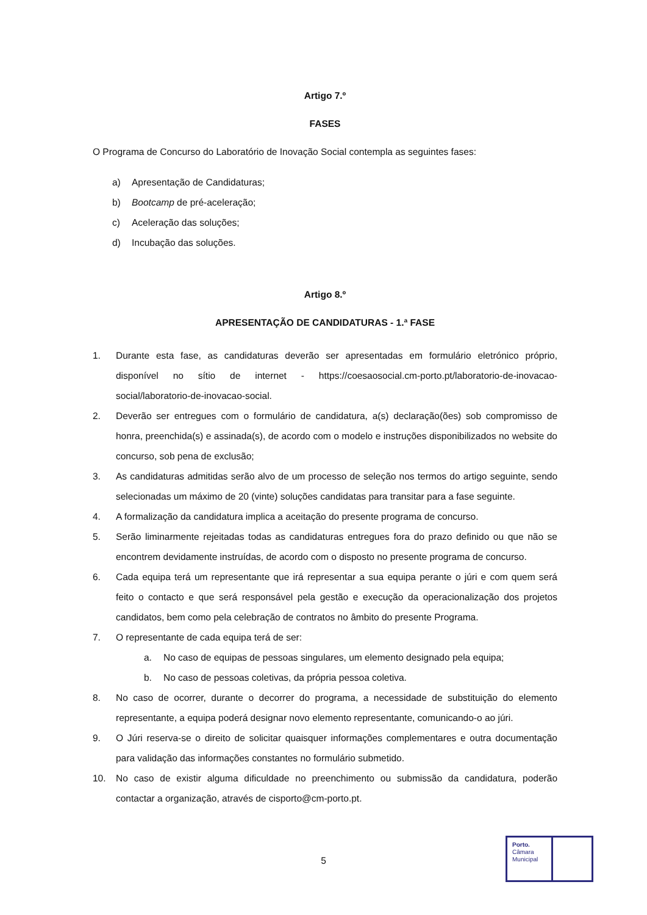Artigo 7.º
FASES
O Programa de Concurso do Laboratório de Inovação Social contempla as seguintes fases:
a) Apresentação de Candidaturas;
b) Bootcamp de pré-aceleração;
c) Aceleração das soluções;
d) Incubação das soluções.
Artigo 8.º
APRESENTAÇÃO DE CANDIDATURAS - 1.ª FASE
1. Durante esta fase, as candidaturas deverão ser apresentadas em formulário eletrónico próprio, disponível no sítio de internet - https://coesaosocial.cm-porto.pt/laboratorio-de-inovacao-social/laboratorio-de-inovacao-social.
2. Deverão ser entregues com o formulário de candidatura, a(s) declaração(ões) sob compromisso de honra, preenchida(s) e assinada(s), de acordo com o modelo e instruções disponibilizados no website do concurso, sob pena de exclusão;
3. As candidaturas admitidas serão alvo de um processo de seleção nos termos do artigo seguinte, sendo selecionadas um máximo de 20 (vinte) soluções candidatas para transitar para a fase seguinte.
4. A formalização da candidatura implica a aceitação do presente programa de concurso.
5. Serão liminarmente rejeitadas todas as candidaturas entregues fora do prazo definido ou que não se encontrem devidamente instruídas, de acordo com o disposto no presente programa de concurso.
6. Cada equipa terá um representante que irá representar a sua equipa perante o júri e com quem será feito o contacto e que será responsável pela gestão e execução da operacionalização dos projetos candidatos, bem como pela celebração de contratos no âmbito do presente Programa.
7. O representante de cada equipa terá de ser:
a. No caso de equipas de pessoas singulares, um elemento designado pela equipa;
b. No caso de pessoas coletivas, da própria pessoa coletiva.
8. No caso de ocorrer, durante o decorrer do programa, a necessidade de substituição do elemento representante, a equipa poderá designar novo elemento representante, comunicando-o ao júri.
9. O Júri reserva-se o direito de solicitar quaisquer informações complementares e outra documentação para validação das informações constantes no formulário submetido.
10. No caso de existir alguma dificuldade no preenchimento ou submissão da candidatura, poderão contactar a organização, através de cisporto@cm-porto.pt.
5
Porto.
Câmara
Municipal